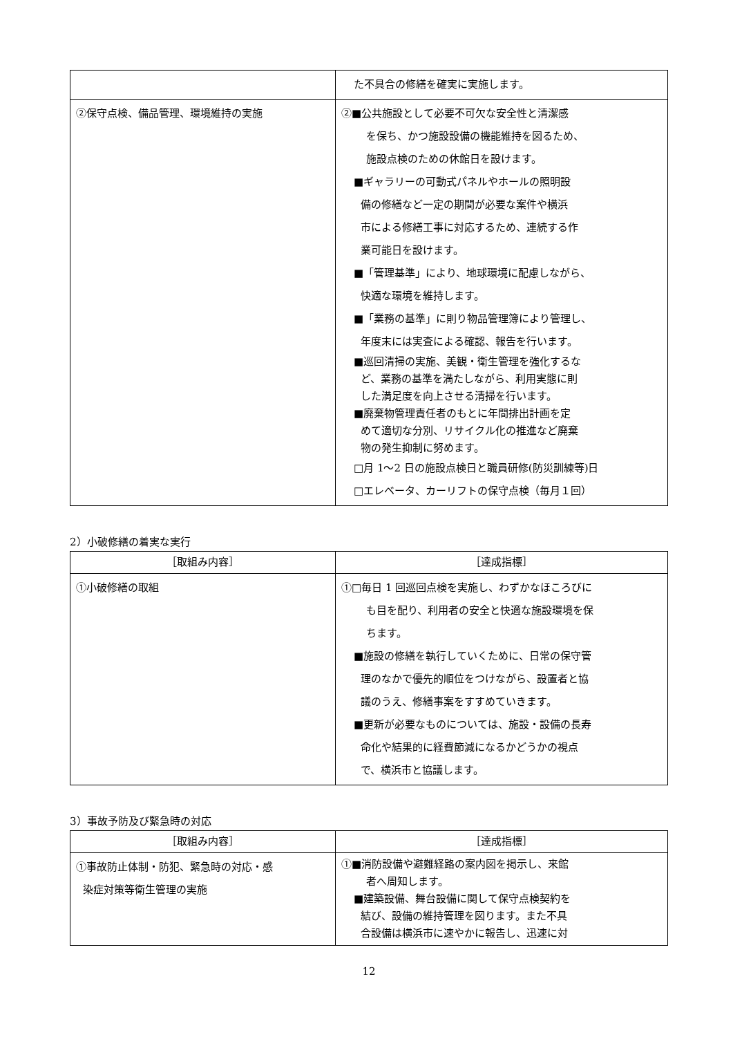| | た不具合の修繕を確実に実施します。 |
| ②保守点検、備品管理、環境維持の実施 | ②■公共施設として必要不可欠な安全性と清潔感 を保ち、かつ施設設備の機能維持を図るため、 施設点検のための休館日を設けます。 ■ギャラリーの可動式パネルやホールの照明設 備の修繕など一定の期間が必要な案件や横浜 市による修繕工事に対応するため、連続する作 業可能日を設けます。 ■「管理基準」により、地球環境に配慮しながら、 快適な環境を維持します。 ■「業務の基準」に則り物品管理簿により管理し、 年度末には実査による確認、報告を行います。 ■巡回清掃の実施、美観・衛生管理を強化するな ど、業務の基準を満たしながら、利用実態に則 した満足度を向上させる清掃を行います。 ■廃棄物管理責任者のもとに年間排出計画を定 めて適切な分別、リサイクル化の推進など廃棄 物の発生抑制に努めます。 □月 1〜2 日の施設点検日と職員研修(防災訓練等)日 □エレベータ、カーリフトの保守点検（毎月１回） |
2）小破修繕の着実な実行
| ［取組み内容］ | ［達成指標］ |
| --- | --- |
| ①小破修繕の取組 | ①□毎日 1 回巡回点検を実施し、わずかなほころびに も目を配り、利用者の安全と快適な施設環境を保 ちます。 ■施設の修繕を執行していくために、日常の保守管 理のなかで優先的順位をつけながら、設置者と協 議のうえ、修繕事案をすすめていきます。 ■更新が必要なものについては、施設・設備の長寿 命化や結果的に経費節減になるかどうかの視点 で、横浜市と協議します。 |
3）事故予防及び緊急時の対応
| ［取組み内容］ | ［達成指標］ |
| --- | --- |
| ①事故防止体制・防犯、緊急時の対応・感 染症対策等衛生管理の実施 | ①■消防設備や避難経路の案内図を掲示し、来館 者へ周知します。 ■建築設備、舞台設備に関して保守点検契約を 結び、設備の維持管理を図ります。また不具 合設備は横浜市に速やかに報告し、迅速に対 |
12